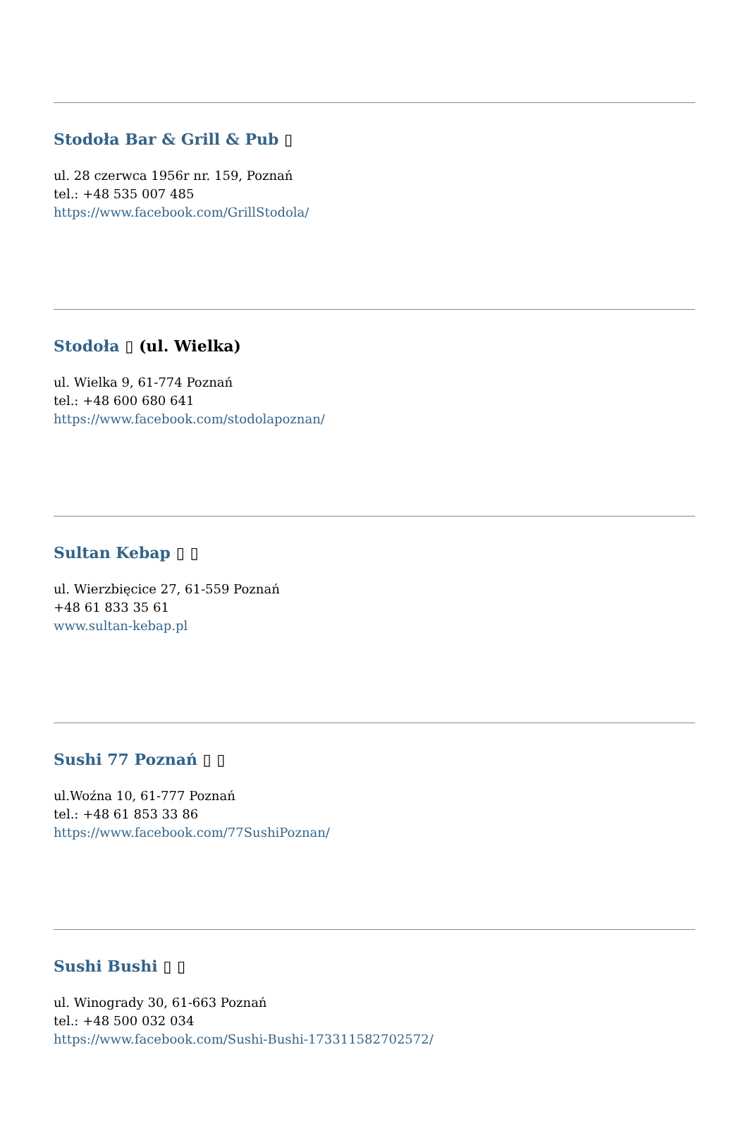Stodoła Bar & Grill & Pub ▯
ul. 28 czerwca 1956r nr. 159, Poznań
tel.: +48 535 007 485
https://www.facebook.com/GrillStodola/
Stodoła ▯ (ul. Wielka)
ul. Wielka 9, 61-774 Poznań
tel.: +48 600 680 641
https://www.facebook.com/stodolapoznan/
Sultan Kebap ▯ ▯
ul. Wierzbięcice 27, 61-559 Poznań
+48 61 833 35 61
www.sultan-kebap.pl
Sushi 77 Poznań ▯ ▯
ul.Woźna 10, 61-777 Poznań
tel.: +48 61 853 33 86
https://www.facebook.com/77SushiPoznan/
Sushi Bushi ▯ ▯
ul. Winogrady 30, 61-663 Poznań
tel.: +48 500 032 034
https://www.facebook.com/Sushi-Bushi-173311582702572/